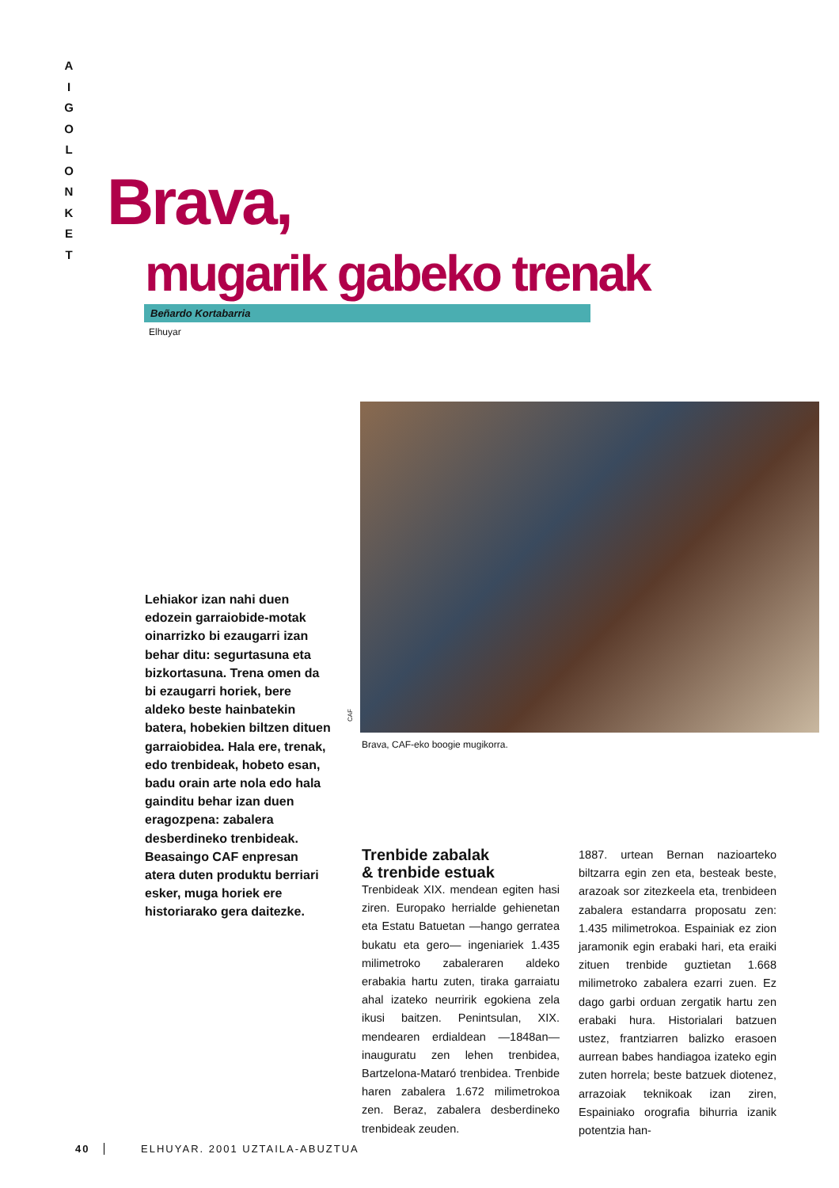A
I
G
O
L
O
N
K
E
T
Brava,
mugarik gabeko trenak
Beñardo Kortabarria
Elhuyar
Lehiakor izan nahi duen edozein garraiobide-motak oinarrizko bi ezaugarri izan behar ditu: segurtasuna eta bizkortasuna. Trena omen da bi ezaugarri horiek, bere aldeko beste hainbatekin batera, hobekien biltzen dituen garraiobidea. Hala ere, trenak, edo trenbideak, hobeto esan, badu orain arte nola edo hala gainditu behar izan duen eragozpena: zabalera desberdineko trenbideak. Beasaingo CAF enpresan atera duten produktu berriari esker, muga horiek ere historiarako gera daitezke.
CAF
Brava, CAF-eko boogie mugikorra.
Trenbide zabalak
& trenbide estuak
Trenbideak XIX. mendean egiten hasi ziren. Europako herrialde gehienetan eta Estatu Batuetan —hango gerratea bukatu eta gero— ingeniariek 1.435 milimetroko zabaleraren aldeko erabakia hartu zuten, tiraka garraiatu ahal izateko neurririk egokiena zela ikusi baitzen. Penintsulan, XIX. mendearen erdialdean —1848an— inauguratu zen lehen trenbidea, Bartzelona-Mataró trenbidea. Trenbide haren zabalera 1.672 milimetrokoa zen. Beraz, zabalera desberdineko trenbideak zeuden.
1887. urtean Bernan nazioarteko biltzarra egin zen eta, besteak beste, arazoak sor zitezkeela eta, trenbideen zabalera estandarra proposatu zen: 1.435 milimetrokoa. Espainiak ez zion jaramonik egin erabaki hari, eta eraiki zituen trenbide guztietan 1.668 milimetroko zabalera ezarri zuen. Ez dago garbi orduan zergatik hartu zen erabaki hura. Historialari batzuen ustez, frantziarren balizko erasoen aurrean babes handiagoa izateko egin zuten horrela; beste batzuek diotenez, arrazoiak teknikoak izan ziren, Espainiako orografia bihurria izanik potentzia han-
40 ELHUYAR. 2001 UZTAILA-ABUZTUA